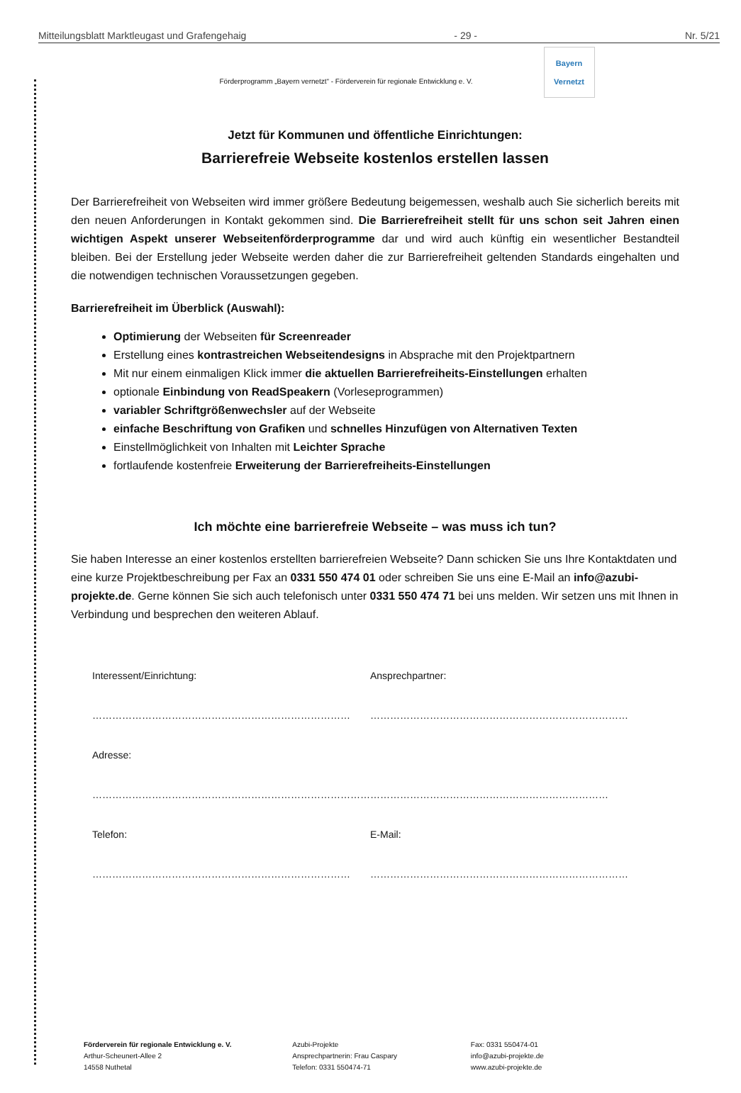Mitteilungsblatt Marktleugast und Grafengehaig - 29 - Nr. 5/21
Förderprogramm „Bayern vernetzt“ - Förderverein für regionale Entwicklung e. V.
Bayern
Vernetzt
Jetzt für Kommunen und öffentliche Einrichtungen:
Barrierefreie Webseite kostenlos erstellen lassen
Der Barrierefreiheit von Webseiten wird immer größere Bedeutung beigemessen, weshalb auch Sie sicherlich bereits mit den neuen Anforderungen in Kontakt gekommen sind. Die Barrierefreiheit stellt für uns schon seit Jahren einen wichtigen Aspekt unserer Webseitenförderprogramme dar und wird auch künftig ein wesentlicher Bestandteil bleiben. Bei der Erstellung jeder Webseite werden daher die zur Barrierefreiheit geltenden Standards eingehalten und die notwendigen technischen Voraussetzungen gegeben.
Barrierefreiheit im Überblick (Auswahl):
Optimierung der Webseiten für Screenreader
Erstellung eines kontrastreichen Webseitendesigns in Absprache mit den Projektpartnern
Mit nur einem einmaligen Klick immer die aktuellen Barrierefreiheits-Einstellungen erhalten
optionale Einbindung von ReadSpeakern (Vorleseprogrammen)
variabler Schriftgrößenwechsler auf der Webseite
einfache Beschriftung von Grafiken und schnelles Hinzufügen von Alternativen Texten
Einstellmöglichkeit von Inhalten mit Leichter Sprache
fortlaufende kostenfreie Erweiterung der Barrierefreiheits-Einstellungen
Ich möchte eine barrierefreie Webseite – was muss ich tun?
Sie haben Interesse an einer kostenlos erstellten barrierefreien Webseite? Dann schicken Sie uns Ihre Kontaktdaten und eine kurze Projektbeschreibung per Fax an 0331 550 474 01 oder schreiben Sie uns eine E-Mail an info@azubi-projekte.de. Gerne können Sie sich auch telefonisch unter 0331 550 474 71 bei uns melden. Wir setzen uns mit Ihnen in Verbindung und besprechen den weiteren Ablauf.
Interessent/Einrichtung:
Ansprechpartner:
……………………………………………………………………
……………………………………………………………………
Adresse:
…………………………………………………………………………………………………………………………………………
Telefon:
E-Mail:
……………………………………………………………………
……………………………………………………………………
Förderverein für regionale Entwicklung e. V.
Arthur-Scheunert-Allee 2
14558 Nuthetal
Azubi-Projekte
Ansprechpartnerin: Frau Caspary
Telefon: 0331 550474-71
Fax: 0331 550474-01
info@azubi-projekte.de
www.azubi-projekte.de